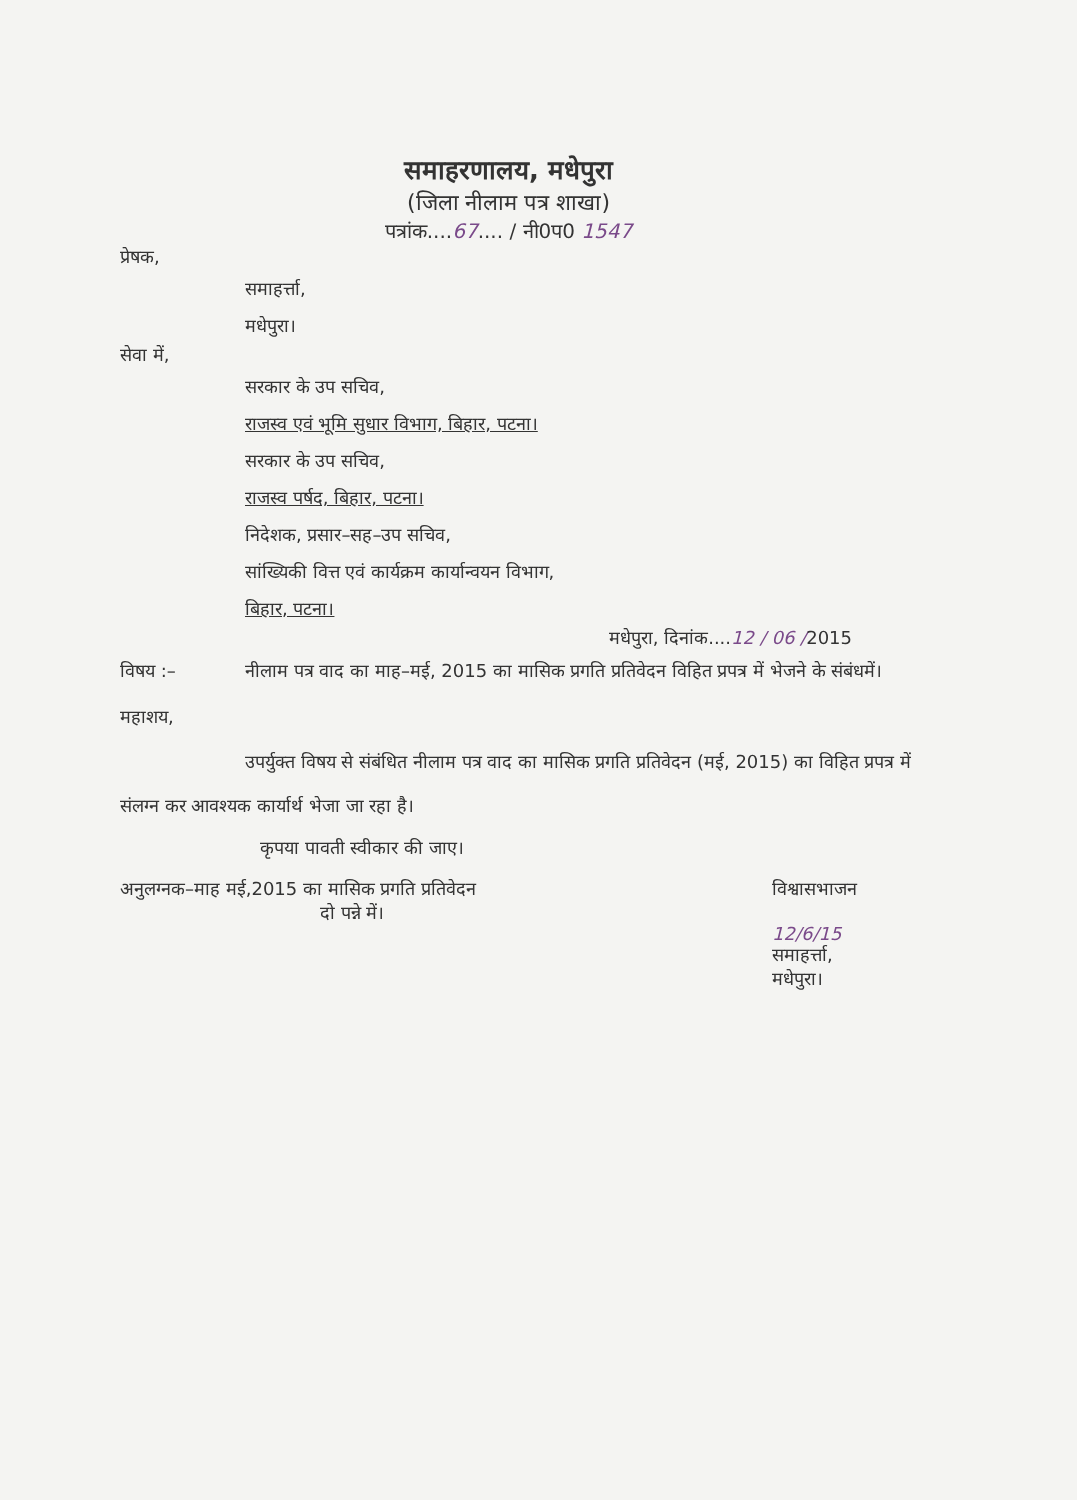समाहरणालय, मधेपुरा
(जिला नीलाम पत्र शाखा)
पत्रांक....67.... / नी0प0 1547
प्रेषक,
समाहर्त्ता,
मधेपुरा।
सेवा में,
सरकार के उप सचिव,
राजस्व एवं भूमि सुधार विभाग, बिहार, पटना।
सरकार के उप सचिव,
राजस्व पर्षद, बिहार, पटना।
निदेशक, प्रसार–सह–उप सचिव,
सांख्यिकी वित्त एवं कार्यक्रम कार्यान्वयन विभाग,
बिहार, पटना।
मधेपुरा, दिनांक....12 / 06 /2015
विषय :– नीलाम पत्र वाद का माह–मई, 2015 का मासिक प्रगति प्रतिवेदन विहित प्रपत्र में भेजने के संबंधमें।
महाशय,
उपर्युक्त विषय से संबंधित नीलाम पत्र वाद का मासिक प्रगति प्रतिवेदन (मई, 2015) का विहित प्रपत्र में संलग्न कर आवश्यक कार्यार्थ भेजा जा रहा है।
कृपया पावती स्वीकार की जाए।
अनुलग्नक–माह मई,2015 का मासिक प्रगति प्रतिवेदन
दो पन्ने में।
विश्वासभाजन
12/6/15
समाहर्त्ता,
मधेपुरा।